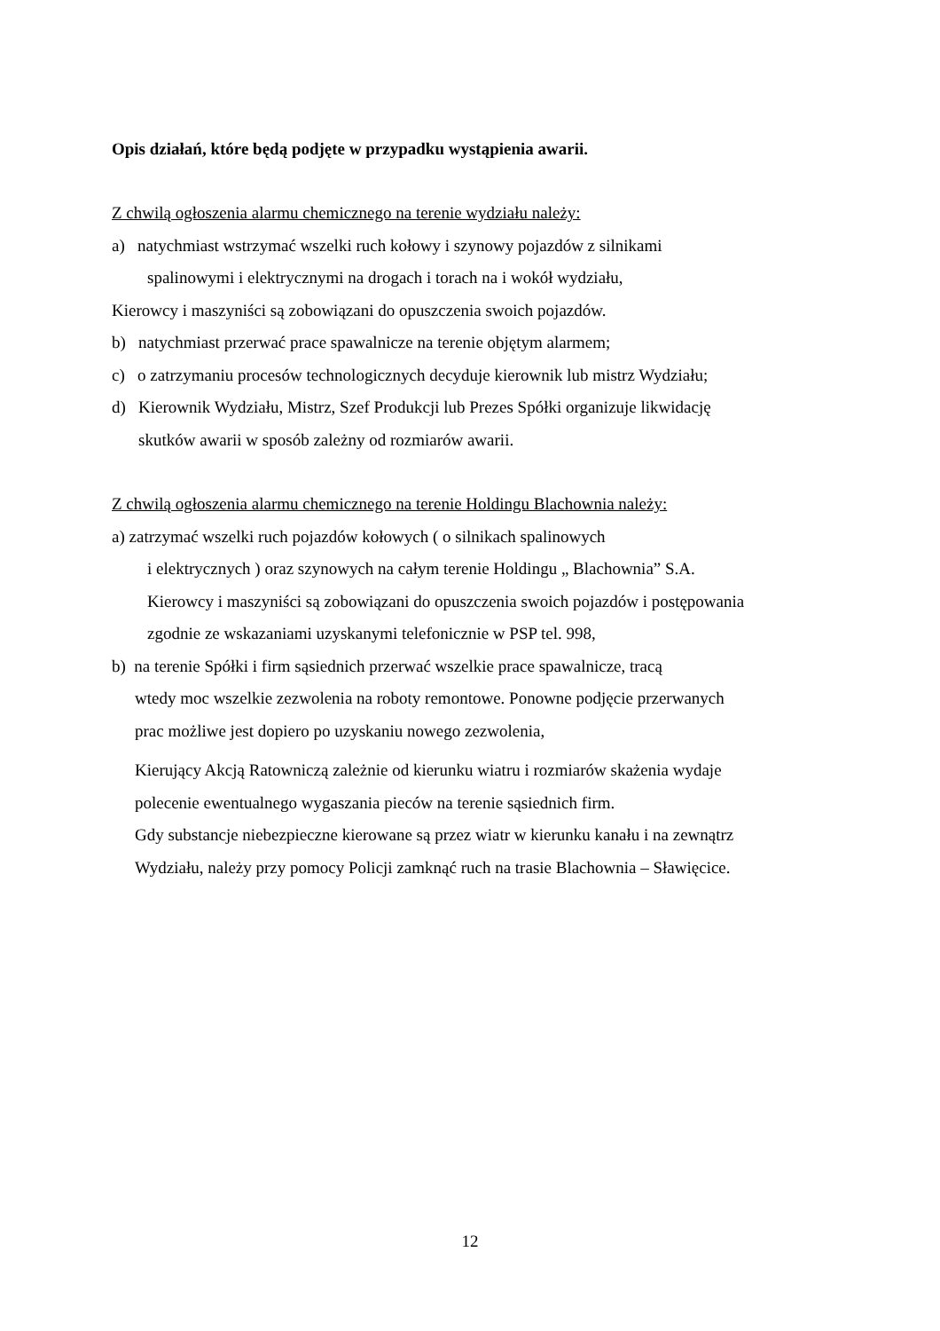Opis działań, które będą podjęte w przypadku wystąpienia awarii.
Z chwilą ogłoszenia alarmu chemicznego na terenie wydziału należy:
a) natychmiast wstrzymać wszelki ruch kołowy i szynowy pojazdów z silnikami
spalinowymi i elektrycznymi na drogach i torach na i wokół wydziału,
Kierowcy i maszyniści są zobowiązani do opuszczenia swoich pojazdów.
b) natychmiast przerwać prace spawalnicze na terenie objętym alarmem;
c) o zatrzymaniu procesów technologicznych decyduje kierownik lub mistrz Wydziału;
d) Kierownik Wydziału, Mistrz, Szef Produkcji lub Prezes Spółki organizuje likwidację
skutków awarii w sposób zależny od rozmiarów awarii.
Z chwilą ogłoszenia alarmu chemicznego na terenie Holdingu Blachownia należy:
a) zatrzymać wszelki ruch pojazdów kołowych ( o silnikach spalinowych
i elektrycznych ) oraz szynowych na całym terenie Holdingu „ Blachownia” S.A.
Kierowcy i maszyniści są zobowiązani do opuszczenia swoich pojazdów i postępowania
zgodnie ze wskazaniami uzyskanymi telefonicznie w PSP tel. 998,
b) na terenie Spółki i firm sąsiednich przerwać wszelkie prace spawalnicze, tracą
wtedy moc wszelkie zezwolenia na roboty remontowe. Ponowne podjęcie przerwanych
prac możliwe jest dopiero po uzyskaniu nowego zezwolenia,
Kierujący Akcją Ratowniczą zależnie od kierunku wiatru i rozmiarów skażenia wydaje
polecenie ewentualnego wygaszania pieców na terenie sąsiednich firm.
Gdy substancje niebezpieczne kierowane są przez wiatr w kierunku kanału i na zewnątrz
Wydziału, należy przy pomocy Policji zamknąć ruch na trasie Blachownia – Sławięcice.
12